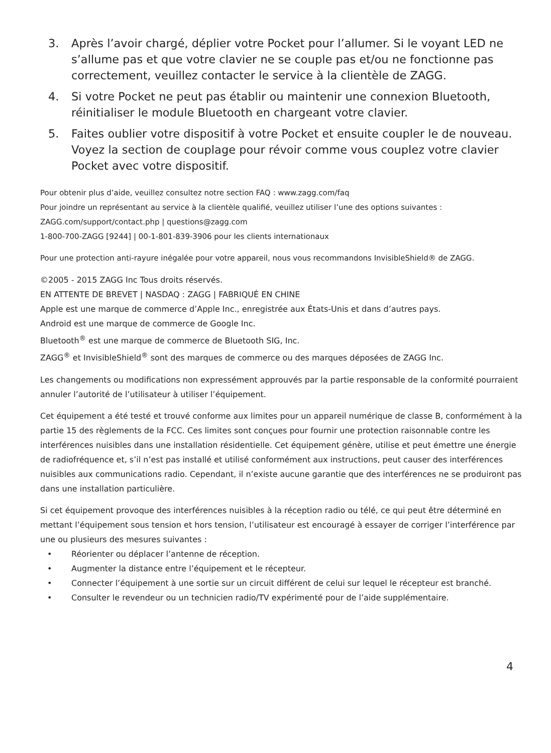3. Après l’avoir chargé, déplier votre Pocket pour l’allumer. Si le voyant LED ne s’allume pas et que votre clavier ne se couple pas et/ou ne fonctionne pas correctement, veuillez contacter le service à la clientèle de ZAGG.
4. Si votre Pocket ne peut pas établir ou maintenir une connexion Bluetooth, réinitialiser le module Bluetooth en chargeant votre clavier.
5. Faites oublier votre dispositif à votre Pocket et ensuite coupler le de nouveau. Voyez la section de couplage pour révoir comme vous couplez votre clavier Pocket avec votre dispositif.
Pour obtenir plus d’aide, veuillez consultez notre section FAQ : www.zagg.com/faq
Pour joindre un représentant au service à la clientèle qualifié, veuillez utiliser l’une des options suivantes :
ZAGG.com/support/contact.php | questions@zagg.com
1-800-700-ZAGG [9244] | 00-1-801-839-3906 pour les clients internationaux
Pour une protection anti-rayure inégalée pour votre appareil, nous vous recommandons InvisibleShield® de ZAGG.
©2005 - 2015 ZAGG Inc Tous droits réservés.
EN ATTENTE DE BREVET | NASDAQ : ZAGG | FABRIQUÉ EN CHINE
Apple est une marque de commerce d’Apple Inc., enregistrée aux États-Unis et dans d’autres pays.
Android est une marque de commerce de Google Inc.
Bluetooth<sup>®</sup> est une marque de commerce de Bluetooth SIG, Inc.
ZAGG<sup>®</sup> et InvisibleShield<sup>®</sup> sont des marques de commerce ou des marques déposées de ZAGG Inc.
Les changements ou modifications non expressément approuvés par la partie responsable de la conformité pourraient annuler l’autorité de l’utilisateur à utiliser l’équipement.
Cet équipement a été testé et trouvé conforme aux limites pour un appareil numérique de classe B, conformément à la partie 15 des règlements de la FCC. Ces limites sont conçues pour fournir une protection raisonnable contre les interférences nuisibles dans une installation résidentielle. Cet équipement génère, utilise et peut émettre une énergie de radiofréquence et, s’il n’est pas installé et utilisé conformément aux instructions, peut causer des interférences nuisibles aux communications radio. Cependant, il n’existe aucune garantie que des interférences ne se produiront pas dans une installation particulière.
Si cet équipement provoque des interférences nuisibles à la réception radio ou télé, ce qui peut être déterminé en mettant l’équipement sous tension et hors tension, l’utilisateur est encouragé à essayer de corriger l’interférence par une ou plusieurs des mesures suivantes :
• Réorienter ou déplacer l’antenne de réception.
• Augmenter la distance entre l’équipement et le récepteur.
• Connecter l’équipement à une sortie sur un circuit différent de celui sur lequel le récepteur est branché.
• Consulter le revendeur ou un technicien radio/TV expérimenté pour de l’aide supplémentaire.
4